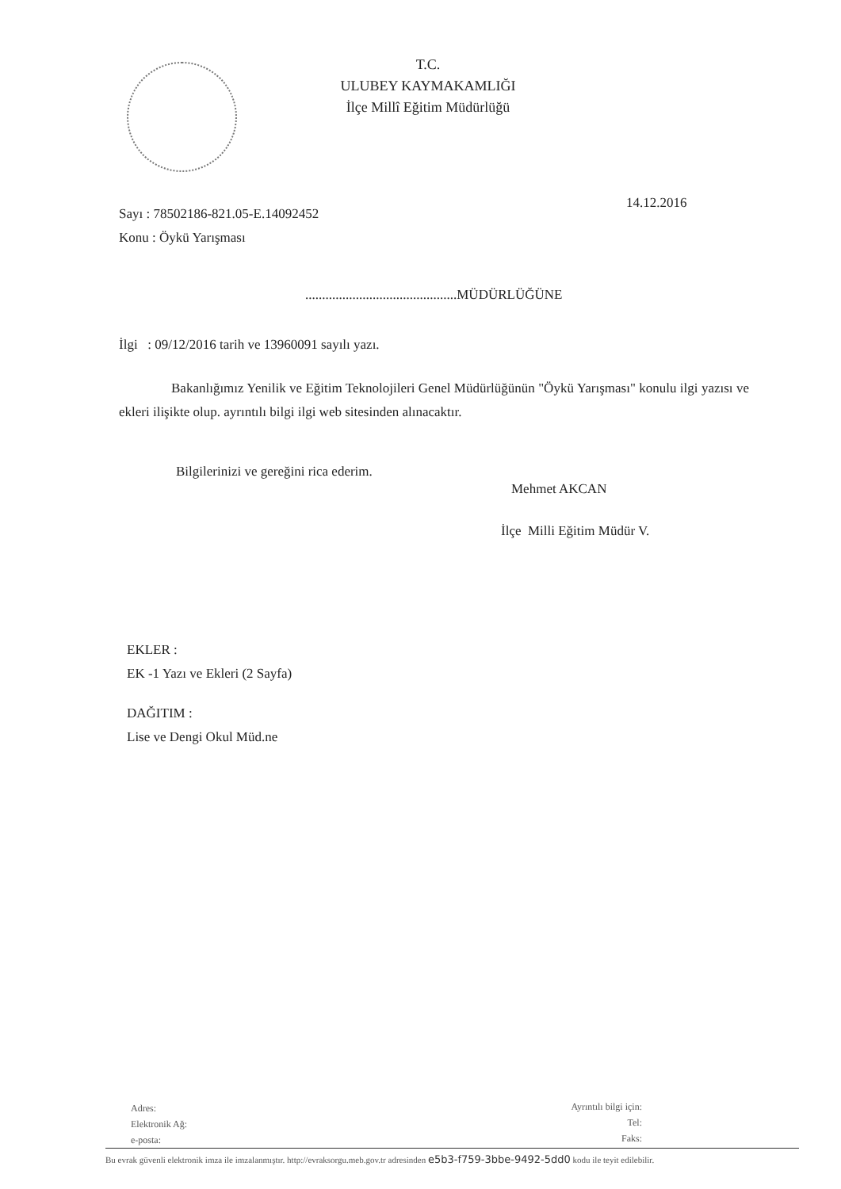T.C.
ULUBEY KAYMAKAMLIĞI
İlçe Millî Eğitim Müdürlüğü
Sayı : 78502186-821.05-E.14092452
Konu : Öykü Yarışması
14.12.2016
.............................................MÜDÜRLÜĞÜNE
İlgi : 09/12/2016 tarih ve 13960091 sayılı yazı.
Bakanlığımız Yenilik ve Eğitim Teknolojileri Genel Müdürlüğünün "Öykü Yarışması" konulu ilgi yazısı ve ekleri ilişikte olup. ayrıntılı bilgi ilgi web sitesinden alınacaktır.
Bilgilerinizi ve gereğini rica ederim.
Mehmet AKCAN
İlçe Milli Eğitim Müdür V.
EKLER :
EK -1 Yazı ve Ekleri (2 Sayfa)
DAĞITIM :
Lise ve Dengi Okul Müd.ne
Adres:
Elektronik Ağ:
e-posta:
Ayrıntılı bilgi için:
Tel:
Faks:
Bu evrak güvenli elektronik imza ile imzalanmıştır. http://evraksorgu.meb.gov.tr adresinden e5b3-f759-3bbe-9492-5dd0 kodu ile teyit edilebilir.